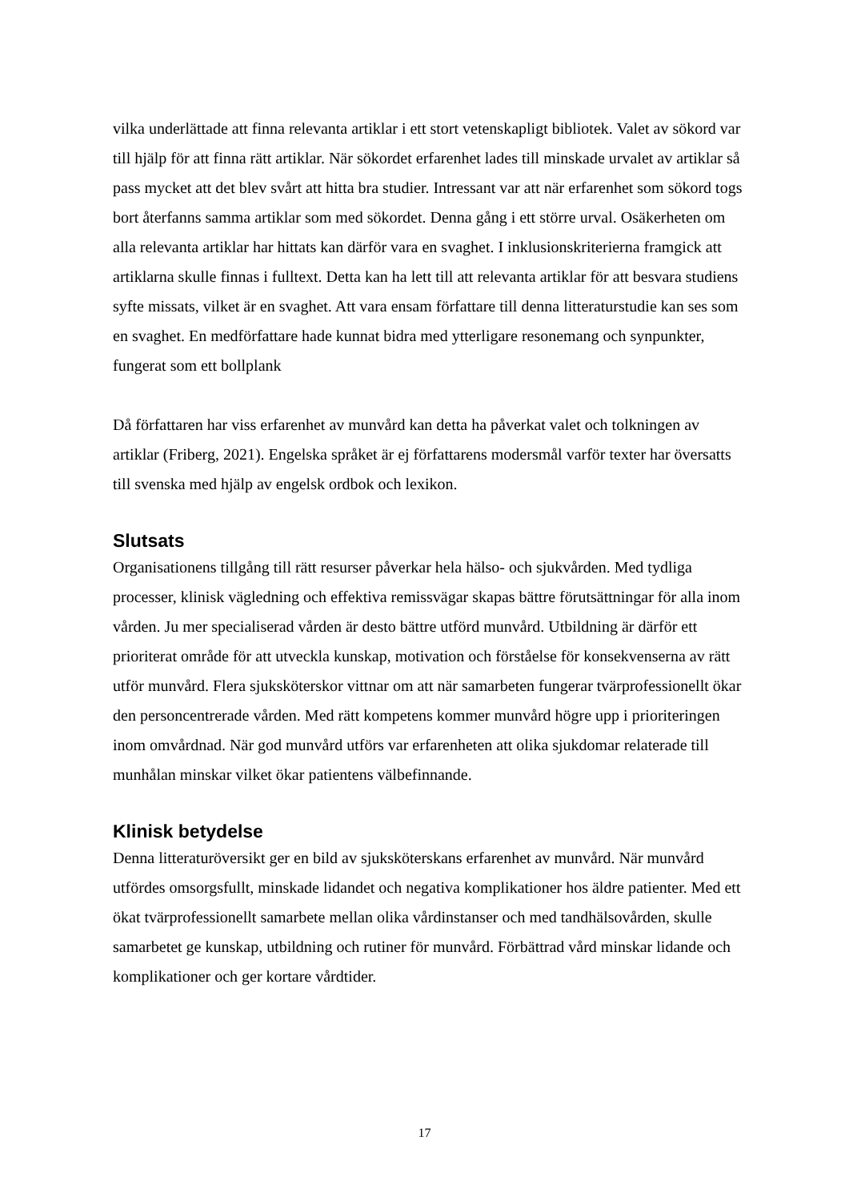vilka underlättade att finna relevanta artiklar i ett stort vetenskapligt bibliotek. Valet av sökord var till hjälp för att finna rätt artiklar. När sökordet erfarenhet lades till minskade urvalet av artiklar så pass mycket att det blev svårt att hitta bra studier. Intressant var att när erfarenhet som sökord togs bort återfanns samma artiklar som med sökordet. Denna gång i ett större urval. Osäkerheten om alla relevanta artiklar har hittats kan därför vara en svaghet. I inklusionskriterierna framgick att artiklarna skulle finnas i fulltext. Detta kan ha lett till att relevanta artiklar för att besvara studiens syfte missats, vilket är en svaghet. Att vara ensam författare till denna litteraturstudie kan ses som en svaghet. En medförfattare hade kunnat bidra med ytterligare resonemang och synpunkter, fungerat som ett bollplank
Då författaren har viss erfarenhet av munvård kan detta ha påverkat valet och tolkningen av artiklar (Friberg, 2021). Engelska språket är ej författarens modersmål varför texter har översatts till svenska med hjälp av engelsk ordbok och lexikon.
Slutsats
Organisationens tillgång till rätt resurser påverkar hela hälso- och sjukvården. Med tydliga processer, klinisk vägledning och effektiva remissvägar skapas bättre förutsättningar för alla inom vården. Ju mer specialiserad vården är desto bättre utförd munvård. Utbildning är därför ett prioriterat område för att utveckla kunskap, motivation och förståelse för konsekvenserna av rätt utför munvård. Flera sjuksköterskor vittnar om att när samarbeten fungerar tvärprofessionellt ökar den personcentrerade vården. Med rätt kompetens kommer munvård högre upp i prioriteringen inom omvårdnad. När god munvård utförs var erfarenheten att olika sjukdomar relaterade till munhålan minskar vilket ökar patientens välbefinnande.
Klinisk betydelse
Denna litteraturöversikt ger en bild av sjuksköterskans erfarenhet av munvård. När munvård utfördes omsorgsfullt, minskade lidandet och negativa komplikationer hos äldre patienter. Med ett ökat tvärprofessionellt samarbete mellan olika vårdinstanser och med tandhälsovården, skulle samarbetet ge kunskap, utbildning och rutiner för munvård. Förbättrad vård minskar lidande och komplikationer och ger kortare vårdtider.
17